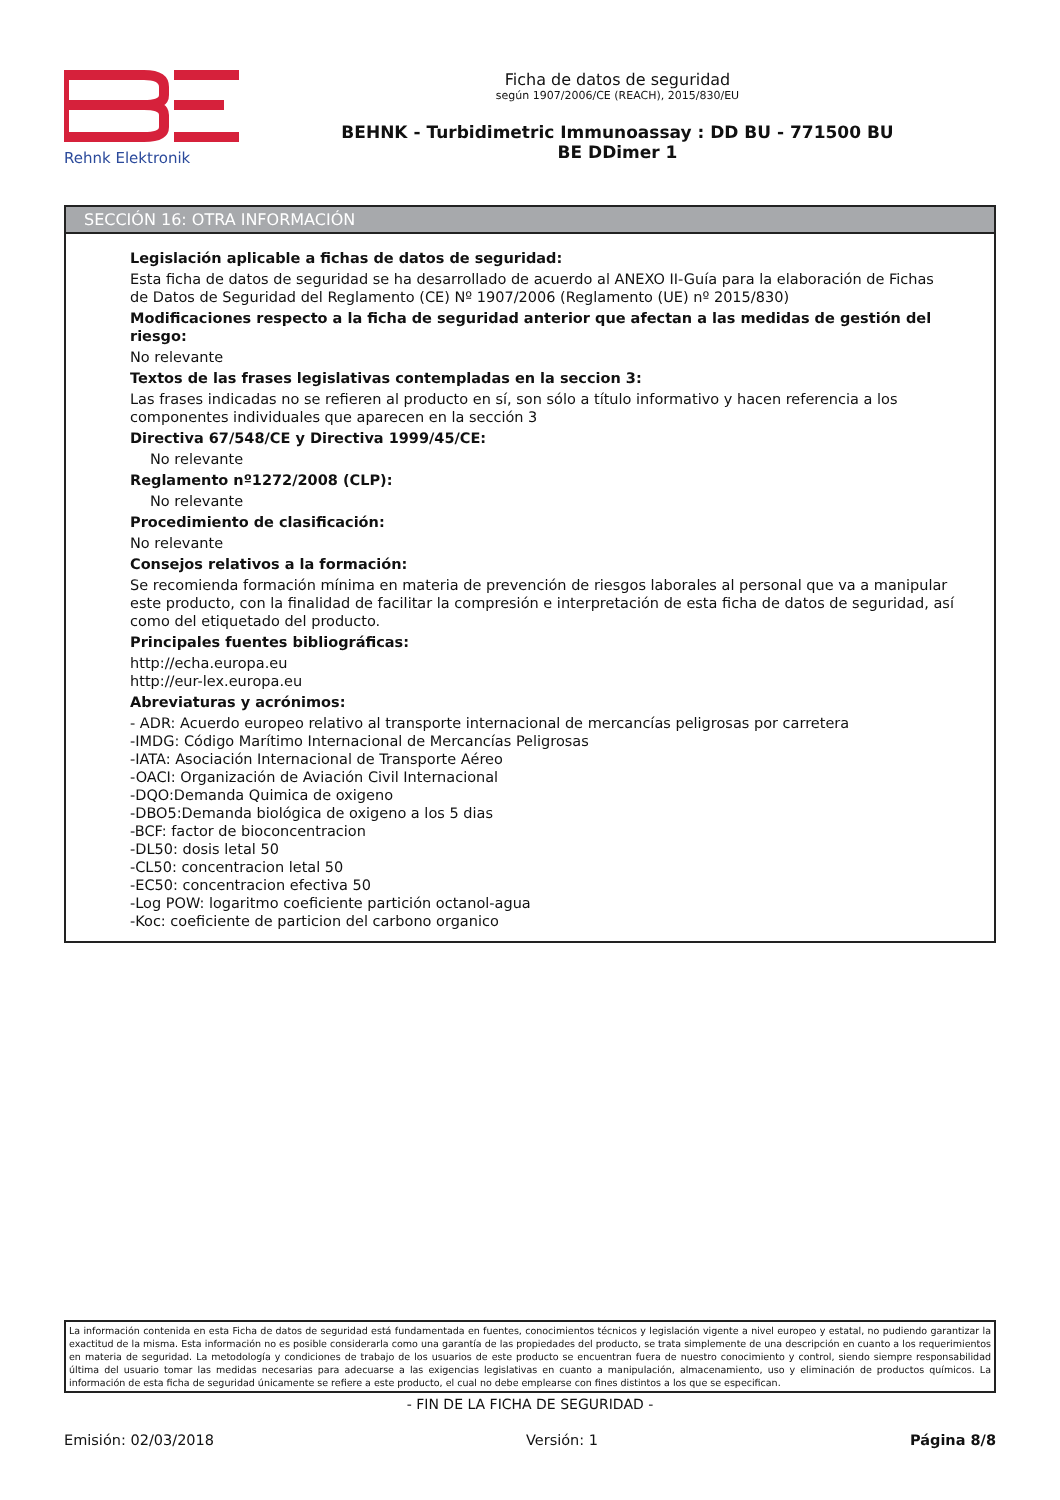Rehnk Elektronik Ficha de datos de seguridad
según 1907/2006/CE (REACH), 2015/830/EU
BEHNK - Turbidimetric Immunoassay : DD BU - 771500 BU
BE DDimer 1
SECCIÓN 16: OTRA INFORMACIÓN
Legislación aplicable a fichas de datos de seguridad:
Esta ficha de datos de seguridad se ha desarrollado de acuerdo al ANEXO II-Guía para la elaboración de Fichas de Datos de Seguridad del Reglamento (CE) Nº 1907/2006 (Reglamento (UE) nº 2015/830)
Modificaciones respecto a la ficha de seguridad anterior que afectan a las medidas de gestión del riesgo:
No relevante
Textos de las frases legislativas contempladas en la seccion 3:
Las frases indicadas no se refieren al producto en sí, son sólo a título informativo y hacen referencia a los componentes individuales que aparecen en la sección 3
Directiva 67/548/CE y Directiva 1999/45/CE:
No relevante
Reglamento nº1272/2008 (CLP):
No relevante
Procedimiento de clasificación:
No relevante
Consejos relativos a la formación:
Se recomienda formación mínima en materia de prevención de riesgos laborales al personal que va a manipular este producto, con la finalidad de facilitar la compresión e interpretación de esta ficha de datos de seguridad, así como del etiquetado del producto.
Principales fuentes bibliográficas:
http://echa.europa.eu
http://eur-lex.europa.eu
Abreviaturas y acrónimos:
- ADR: Acuerdo europeo relativo al transporte internacional de mercancías peligrosas por carretera
-IMDG: Código Marítimo Internacional de Mercancías Peligrosas
-IATA: Asociación Internacional de Transporte Aéreo
-OACI: Organización de Aviación Civil Internacional
-DQO:Demanda Quimica de oxigeno
-DBO5:Demanda biológica de oxigeno a los 5 dias
-BCF: factor de bioconcentracion
-DL50: dosis letal 50
-CL50: concentracion letal 50
-EC50: concentracion efectiva 50
-Log POW: logaritmo coeficiente partición octanol-agua
-Koc: coeficiente de particion del carbono organico
La información contenida en esta Ficha de datos de seguridad está fundamentada en fuentes, conocimientos técnicos y legislación vigente a nivel europeo y estatal, no pudiendo garantizar la exactitud de la misma. Esta información no es posible considerarla como una garantía de las propiedades del producto, se trata simplemente de una descripción en cuanto a los requerimientos en materia de seguridad. La metodología y condiciones de trabajo de los usuarios de este producto se encuentran fuera de nuestro conocimiento y control, siendo siempre responsabilidad última del usuario tomar las medidas necesarias para adecuarse a las exigencias legislativas en cuanto a manipulación, almacenamiento, uso y eliminación de productos químicos. La información de esta ficha de seguridad únicamente se refiere a este producto, el cual no debe emplearse con fines distintos a los que se especifican.
- FIN DE LA FICHA DE SEGURIDAD -
Emisión: 02/03/2018 Versión: 1 Página 8/8